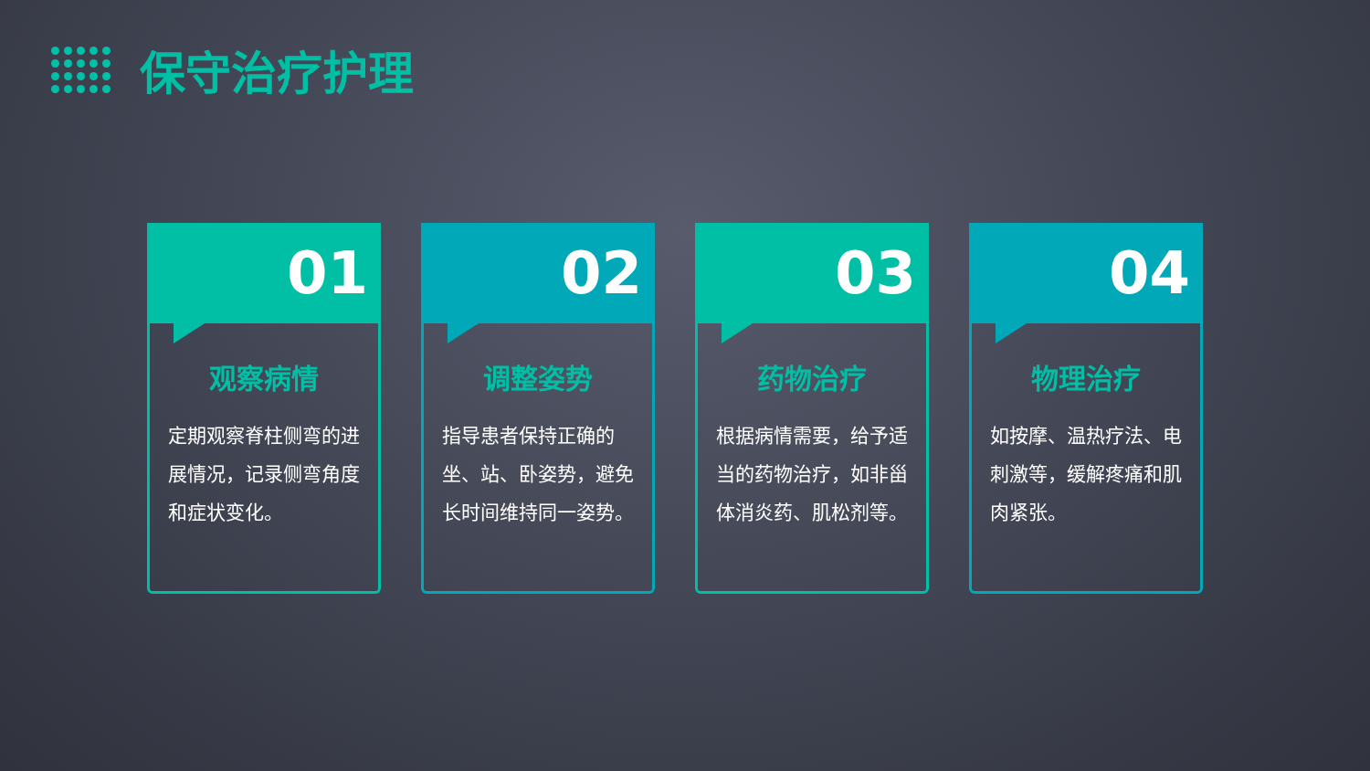保守治疗护理
01
观察病情
定期观察脊柱侧弯的进展情况，记录侧弯角度和症状变化。
02
调整姿势
指导患者保持正确的坐、站、卧姿势，避免长时间维持同一姿势。
03
药物治疗
根据病情需要，给予适当的药物治疗，如非甾体消炎药、肌松剂等。
04
物理治疗
如按摩、温热疗法、电刺激等，缓解疼痛和肌肉紧张。